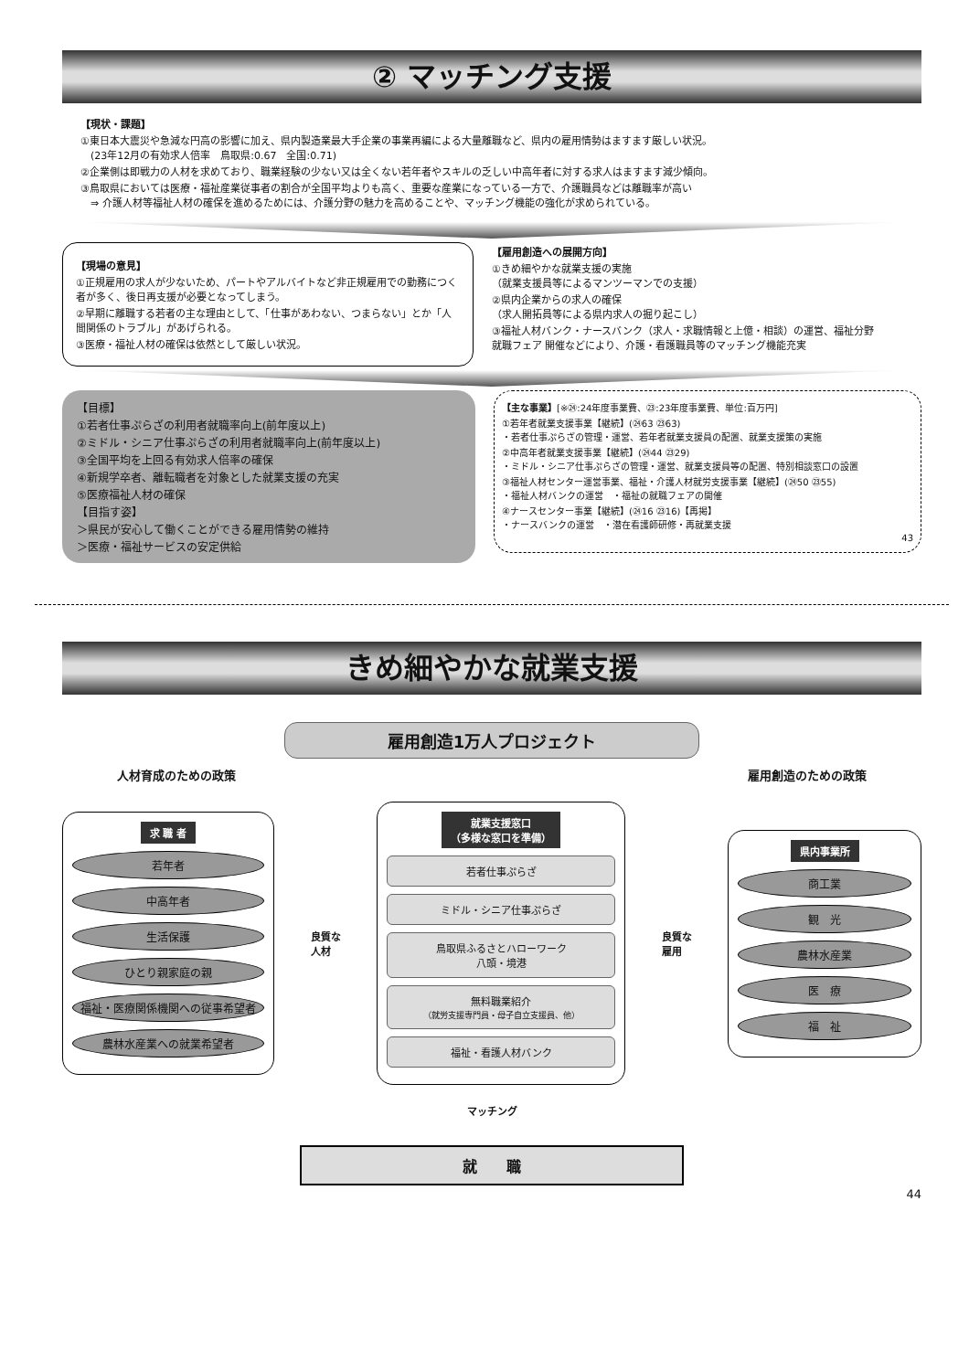② マッチング支援
【現状・課題】
①東日本大震災や急減な円高の影響に加え、県内製造業最大手企業の事業再編による大量離職など、県内の雇用情勢はますます厳しい状況。
　(23年12月の有効求人倍率　鳥取県:0.67　全国:0.71)
②企業側は即戦力の人材を求めており、職業経験の少ない又は全くない若年者やスキルの乏しい中高年者に対する求人はますます減少傾向。
③鳥取県においては医療・福祉産業従事者の割合が全国平均よりも高く、重要な産業になっている一方で、介護職員などは離職率が高い
　⇒ 介護人材等福祉人材の確保を進めるためには、介護分野の魅力を高めることや、マッチング機能の強化が求められている。
【現場の意見】
①正規雇用の求人が少ないため、パートやアルバイトなど非正規雇用での勤務につく者が多く、後日再支援が必要となってしまう。
②早期に離職する若者の主な理由として、「仕事があわない、つまらない」とか「人間関係のトラブル」があげられる。
③医療・福祉人材の確保は依然として厳しい状況。
【雇用創造への展開方向】
①きめ細やかな就業支援の実施
（就業支援員等によるマンツーマンでの支援）
②県内企業からの求人の確保
（求人開拓員等による県内求人の掘り起こし）
③福祉人材バンク・ナースバンク（求人・求職情報と上億・相談）の運営、福祉分野就職フェア 開催などにより、介護・看護職員等のマッチング機能充実
【目標】
①若者仕事ぷらざの利用者就職率向上(前年度以上)
②ミドル・シニア仕事ぷらざの利用者就職率向上(前年度以上)
③全国平均を上回る有効求人倍率の確保
④新規学卒者、離転職者を対象とした就業支援の充実
⑤医療福祉人材の確保
【目指す姿】
＞県民が安心して働くことができる雇用情勢の維持
＞医療・福祉サービスの安定供給
【主な事業】[※㉔:24年度事業費、㉓:23年度事業費、単位:百万円]
①若年者就業支援事業【継続】(㉔63 ㉓63)
・若者仕事ぷらざの管理・運営、若年者就業支援員の配置、就業支援策の実施
②中高年者就業支援事業【継続】(㉔44 ㉓29)
・ミドル・シニア仕事ぷらざの管理・運営、就業支援員等の配置、特別相談窓口の設置
③福祉人材センター運営事業、福祉・介護人材就労支援事業【継続】(㉔50 ㉓55)
・福祉人材バンクの運営　・福祉の就職フェアの開催
④ナースセンター事業【継続】(㉔16 ㉓16)【再掲】
・ナースバンクの運営　・潜在看護師研修・再就業支援
43
きめ細やかな就業支援
雇用創造1万人プロジェクト
人材育成のための政策 雇用創造のための政策
求 職 者
若年者
中高年者
生活保護
ひとり親家庭の親
福祉・医療関係機関への従事希望者
農林水産業への就業希望者
良質な
人材
就業支援窓口
（多様な窓口を準備）
若者仕事ぷらざ
ミドル・シニア仕事ぷらざ
鳥取県ふるさとハローワーク
八頭・境港
無料職業紹介
（就労支援専門員・母子自立支援員、他）
福祉・看護人材バンク
良質な
雇用
県内事業所
商工業
観　光
農林水産業
医　療
福　祉
マッチング
就　　職
44